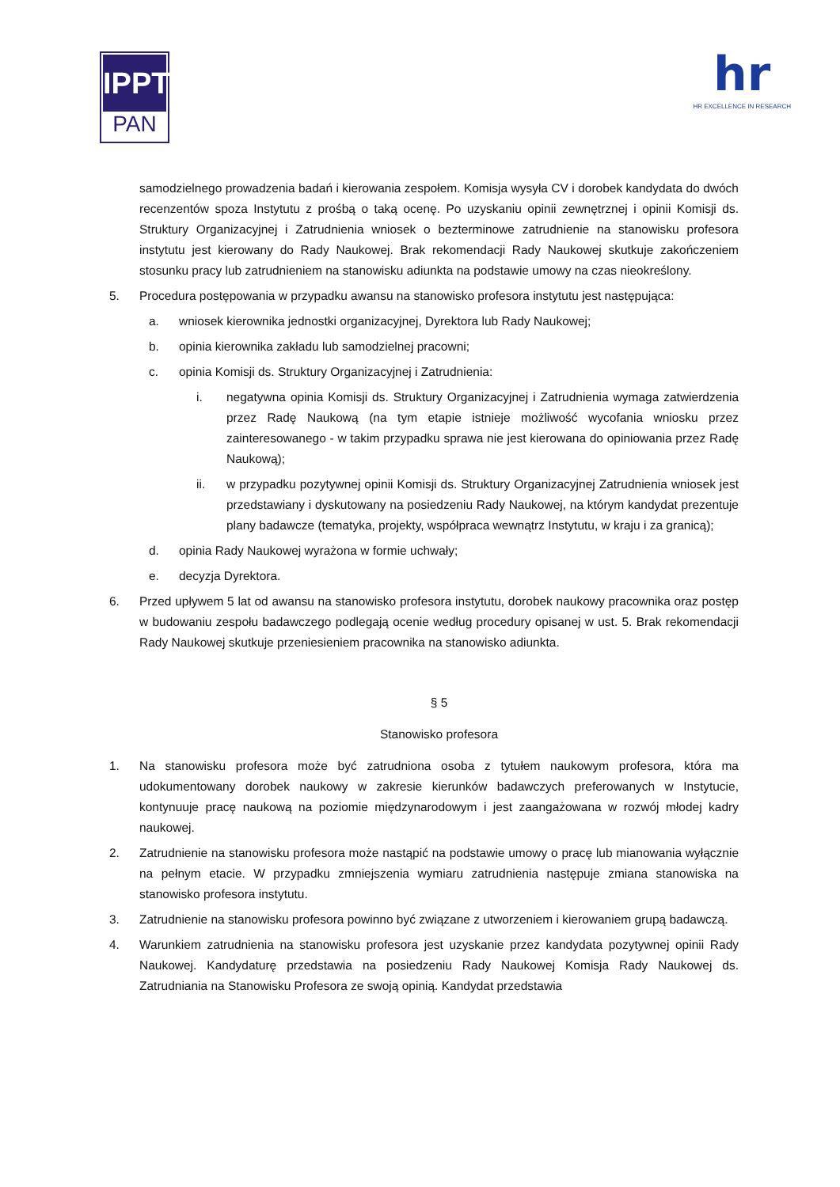IPPT
PAN
hr
HR EXCELLENCE IN RESEARCH
samodzielnego prowadzenia badań i kierowania zespołem. Komisja wysyła CV i dorobek kandydata do dwóch recenzentów spoza Instytutu z prośbą o taką ocenę. Po uzyskaniu opinii zewnętrznej i opinii Komisji ds. Struktury Organizacyjnej i Zatrudnienia wniosek o bezterminowe zatrudnienie na stanowisku profesora instytutu jest kierowany do Rady Naukowej. Brak rekomendacji Rady Naukowej skutkuje zakończeniem stosunku pracy lub zatrudnieniem na stanowisku adiunkta na podstawie umowy na czas nieokreślony.
5. Procedura postępowania w przypadku awansu na stanowisko profesora instytutu jest następująca:
a. wniosek kierownika jednostki organizacyjnej, Dyrektora lub Rady Naukowej;
b. opinia kierownika zakładu lub samodzielnej pracowni;
c. opinia Komisji ds. Struktury Organizacyjnej i Zatrudnienia:
i. negatywna opinia Komisji ds. Struktury Organizacyjnej i Zatrudnienia wymaga zatwierdzenia przez Radę Naukową (na tym etapie istnieje możliwość wycofania wniosku przez zainteresowanego - w takim przypadku sprawa nie jest kierowana do opiniowania przez Radę Naukową);
ii. w przypadku pozytywnej opinii Komisji ds. Struktury Organizacyjnej Zatrudnienia wniosek jest przedstawiany i dyskutowany na posiedzeniu Rady Naukowej, na którym kandydat prezentuje plany badawcze (tematyka, projekty, współpraca wewnątrz Instytutu, w kraju i za granicą);
d. opinia Rady Naukowej wyrażona w formie uchwały;
e. decyzja Dyrektora.
6. Przed upływem 5 lat od awansu na stanowisko profesora instytutu, dorobek naukowy pracownika oraz postęp w budowaniu zespołu badawczego podlegają ocenie według procedury opisanej w ust. 5. Brak rekomendacji Rady Naukowej skutkuje przeniesieniem pracownika na stanowisko adiunkta.
§ 5
Stanowisko profesora
1. Na stanowisku profesora może być zatrudniona osoba z tytułem naukowym profesora, która ma udokumentowany dorobek naukowy w zakresie kierunków badawczych preferowanych w Instytucie, kontynuuje pracę naukową na poziomie międzynarodowym i jest zaangażowana w rozwój młodej kadry naukowej.
2. Zatrudnienie na stanowisku profesora może nastąpić na podstawie umowy o pracę lub mianowania wyłącznie na pełnym etacie. W przypadku zmniejszenia wymiaru zatrudnienia następuje zmiana stanowiska na stanowisko profesora instytutu.
3. Zatrudnienie na stanowisku profesora powinno być związane z utworzeniem i kierowaniem grupą badawczą.
4. Warunkiem zatrudnienia na stanowisku profesora jest uzyskanie przez kandydata pozytywnej opinii Rady Naukowej. Kandydaturę przedstawia na posiedzeniu Rady Naukowej Komisja Rady Naukowej ds. Zatrudniania na Stanowisku Profesora ze swoją opinią. Kandydat przedstawia